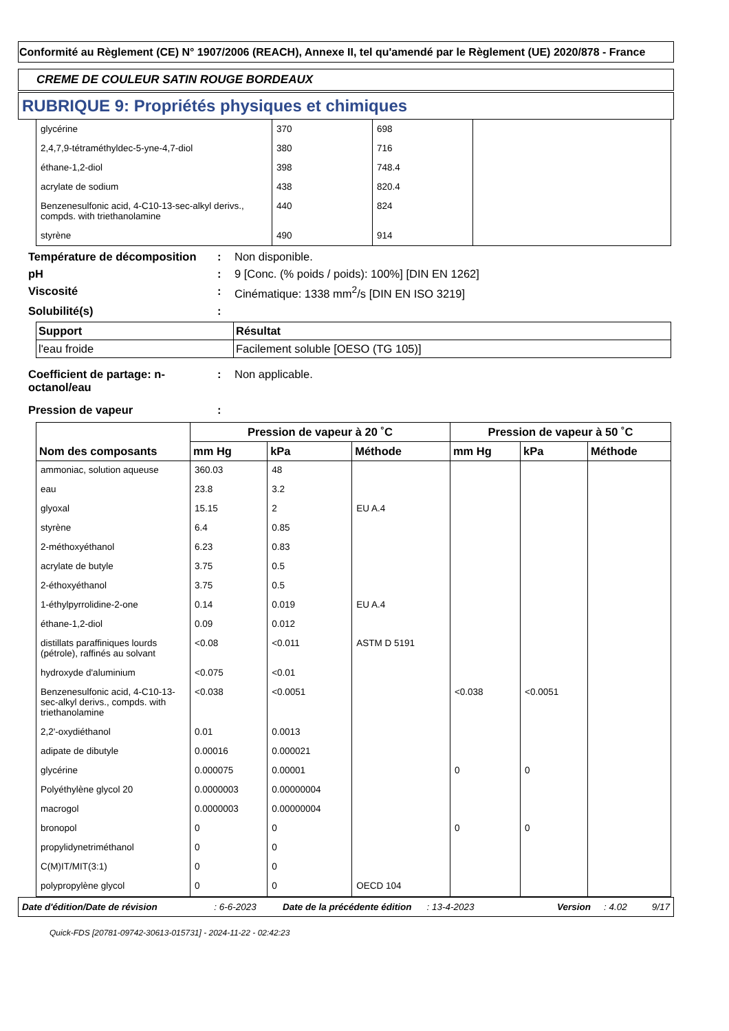Conformité au Règlement (CE) N° 1907/2006 (REACH), Annexe II, tel qu'amendé par le Règlement (UE) 2020/878 - France
CREME DE COULEUR SATIN ROUGE BORDEAUX
RUBRIQUE 9: Propriétés physiques et chimiques
| glycérine | 370 | 698 | |
| 2,4,7,9-tétraméthyldec-5-yne-4,7-diol | 380 | 716 | |
| éthane-1,2-diol | 398 | 748.4 | |
| acrylate de sodium | 438 | 820.4 | |
| Benzenesulfonic acid, 4-C10-13-sec-alkyl derivs., compds. with triethanolamine | 440 | 824 | |
| styrène | 490 | 914 | |
Température de décomposition
: Non disponible.
pH : 9 [Conc. (% poids / poids): 100%] [DIN EN 1262]
Viscosité : Cinématique: 1338 mm<sup>2</sup>/s [DIN EN ISO 3219]
Solubilité(s) :
| Support | Résultat |
| --- | --- |
| l'eau froide | Facilement soluble [OESO (TG 105)] |
Coefficient de partage: n-octanol/eau
: Non applicable.
Pression de vapeur :
| Nom des composants | Pression de vapeur à 20 ˚C | | | Pression de vapeur à 50 ˚C | | |
| --- | --- | --- | --- | --- | --- | --- |
| | mm Hg | kPa | Méthode | mm Hg | kPa | Méthode |
| ammoniac, solution aqueuse | 360.03 | 48 | | | | |
| eau | 23.8 | 3.2 | | | | |
| glyoxal | 15.15 | 2 | EU A.4 | | | |
| styrène | 6.4 | 0.85 | | | | |
| 2-méthoxyéthanol | 6.23 | 0.83 | | | | |
| acrylate de butyle | 3.75 | 0.5 | | | | |
| 2-éthoxyéthanol | 3.75 | 0.5 | | | | |
| 1-éthylpyrrolidine-2-one | 0.14 | 0.019 | EU A.4 | | | |
| éthane-1,2-diol | 0.09 | 0.012 | | | | |
| distillats paraffiniques lourds (pétrole), raffinés au solvant | <0.08 | <0.011 | ASTM D 5191 | | | |
| hydroxyde d'aluminium | <0.075 | <0.01 | | | | |
| Benzenesulfonic acid, 4-C10-13-sec-alkyl derivs., compds. with triethanolamine | <0.038 | <0.0051 | | <0.038 | <0.0051 | |
| 2,2'-oxydiéthanol | 0.01 | 0.0013 | | | | |
| adipate de dibutyle | 0.00016 | 0.000021 | | | | |
| glycérine | 0.000075 | 0.00001 | | 0 | 0 | |
| Polyéthylène glycol 20 | 0.0000003 | 0.00000004 | | | | |
| macrogol | 0.0000003 | 0.00000004 | | | | |
| bronopol | 0 | 0 | | 0 | 0 | |
| propylidynetriméthanol | 0 | 0 | | | | |
| C(M)IT/MIT(3:1) | 0 | 0 | | | | |
| polypropylène glycol | 0 | 0 | OECD 104 | | | |
Date d'édition/Date de révision: 6-6-2023 Date de la précédente édition: 13-4-2023 Version: 4.02 9/17
Quick-FDS [20781-09742-30613-015731] - 2024-11-22 - 02:42:23